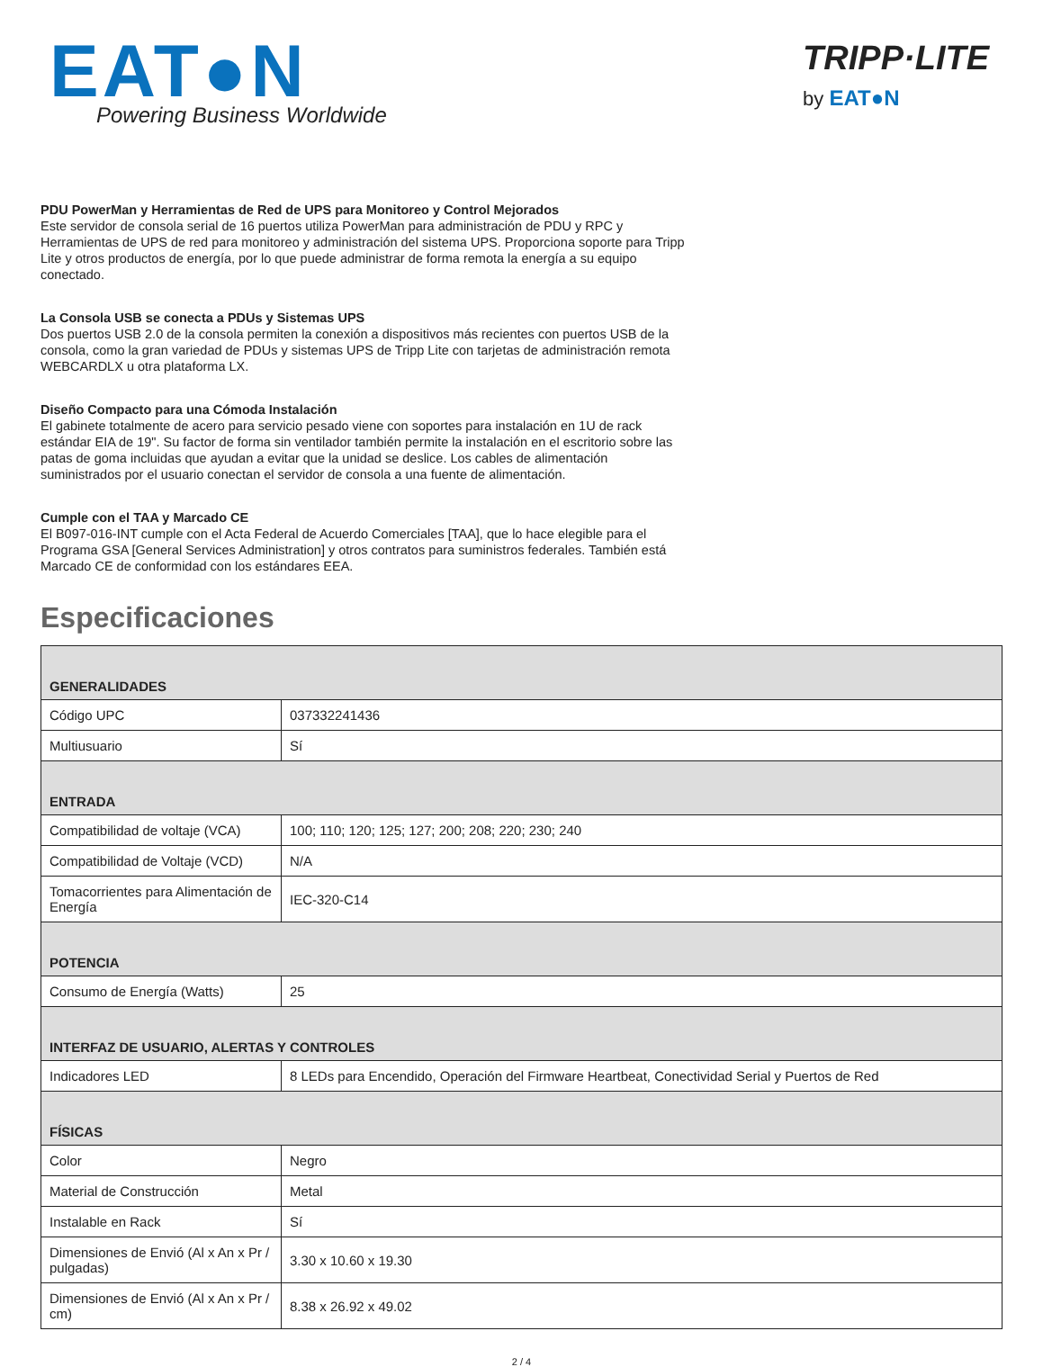EAT●N
Powering Business Worldwide
TRIPP·LITE
by EAT●N
PDU PowerMan y Herramientas de Red de UPS para Monitoreo y Control Mejorados
Este servidor de consola serial de 16 puertos utiliza PowerMan para administración de PDU y RPC y Herramientas de UPS de red para monitoreo y administración del sistema UPS. Proporciona soporte para Tripp Lite y otros productos de energía, por lo que puede administrar de forma remota la energía a su equipo conectado.
La Consola USB se conecta a PDUs y Sistemas UPS
Dos puertos USB 2.0 de la consola permiten la conexión a dispositivos más recientes con puertos USB de la consola, como la gran variedad de PDUs y sistemas UPS de Tripp Lite con tarjetas de administración remota WEBCARDLX u otra plataforma LX.
Diseño Compacto para una Cómoda Instalación
El gabinete totalmente de acero para servicio pesado viene con soportes para instalación en 1U de rack estándar EIA de 19". Su factor de forma sin ventilador también permite la instalación en el escritorio sobre las patas de goma incluidas que ayudan a evitar que la unidad se deslice. Los cables de alimentación suministrados por el usuario conectan el servidor de consola a una fuente de alimentación.
Cumple con el TAA y Marcado CE
El B097-016-INT cumple con el Acta Federal de Acuerdo Comerciales [TAA], que lo hace elegible para el Programa GSA [General Services Administration] y otros contratos para suministros federales. También está Marcado CE de conformidad con los estándares EEA.
Especificaciones
| GENERALIDADES | |
| --- | --- |
| Código UPC | 037332241436 |
| Multiusuario | Sí |
| ENTRADA | |
| Compatibilidad de voltaje (VCA) | 100; 110; 120; 125; 127; 200; 208; 220; 230; 240 |
| Compatibilidad de Voltaje (VCD) | N/A |
| Tomacorrientes para Alimentación de Energía | IEC-320-C14 |
| POTENCIA | |
| Consumo de Energía (Watts) | 25 |
| INTERFAZ DE USUARIO, ALERTAS Y CONTROLES | |
| Indicadores LED | 8 LEDs para Encendido, Operación del Firmware Heartbeat, Conectividad Serial y Puertos de Red |
| FÍSICAS | |
| Color | Negro |
| Material de Construcción | Metal |
| Instalable en Rack | Sí |
| Dimensiones de Envió (Al x An x Pr / pulgadas) | 3.30 x 10.60 x 19.30 |
| Dimensiones de Envió (Al x An x Pr / cm) | 8.38 x 26.92 x 49.02 |
2 / 4